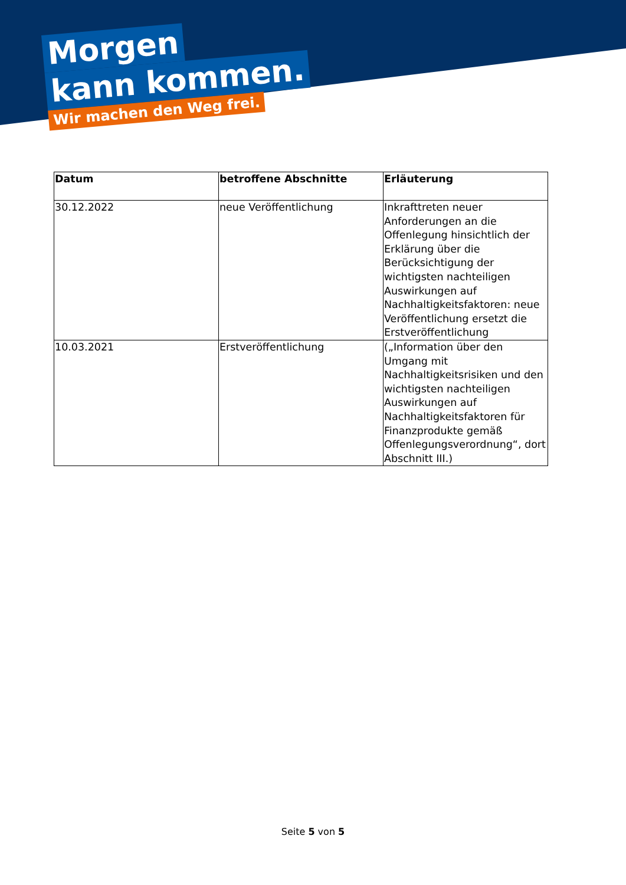Morgen
kann kommen.
Wir machen den Weg frei.
| Datum | betroffene Abschnitte | Erläuterung |
| --- | --- | --- |
| 30.12.2022 | neue Veröffentlichung | Inkrafttreten neuer Anforderungen an die Offenlegung hinsichtlich der Erklärung über die Berücksichtigung der wichtigsten nachteiligen Auswirkungen auf Nachhaltigkeitsfaktoren: neue Veröffentlichung ersetzt die Erstveröffentlichung |
| 10.03.2021 | Erstveröffentlichung | („Information über den Umgang mit Nachhaltigkeitsrisiken und den wichtigsten nachteiligen Auswirkungen auf Nachhaltigkeitsfaktoren für Finanzprodukte gemäß Offenlegungsverordnung“, dort Abschnitt III.) |
Seite 5 von 5